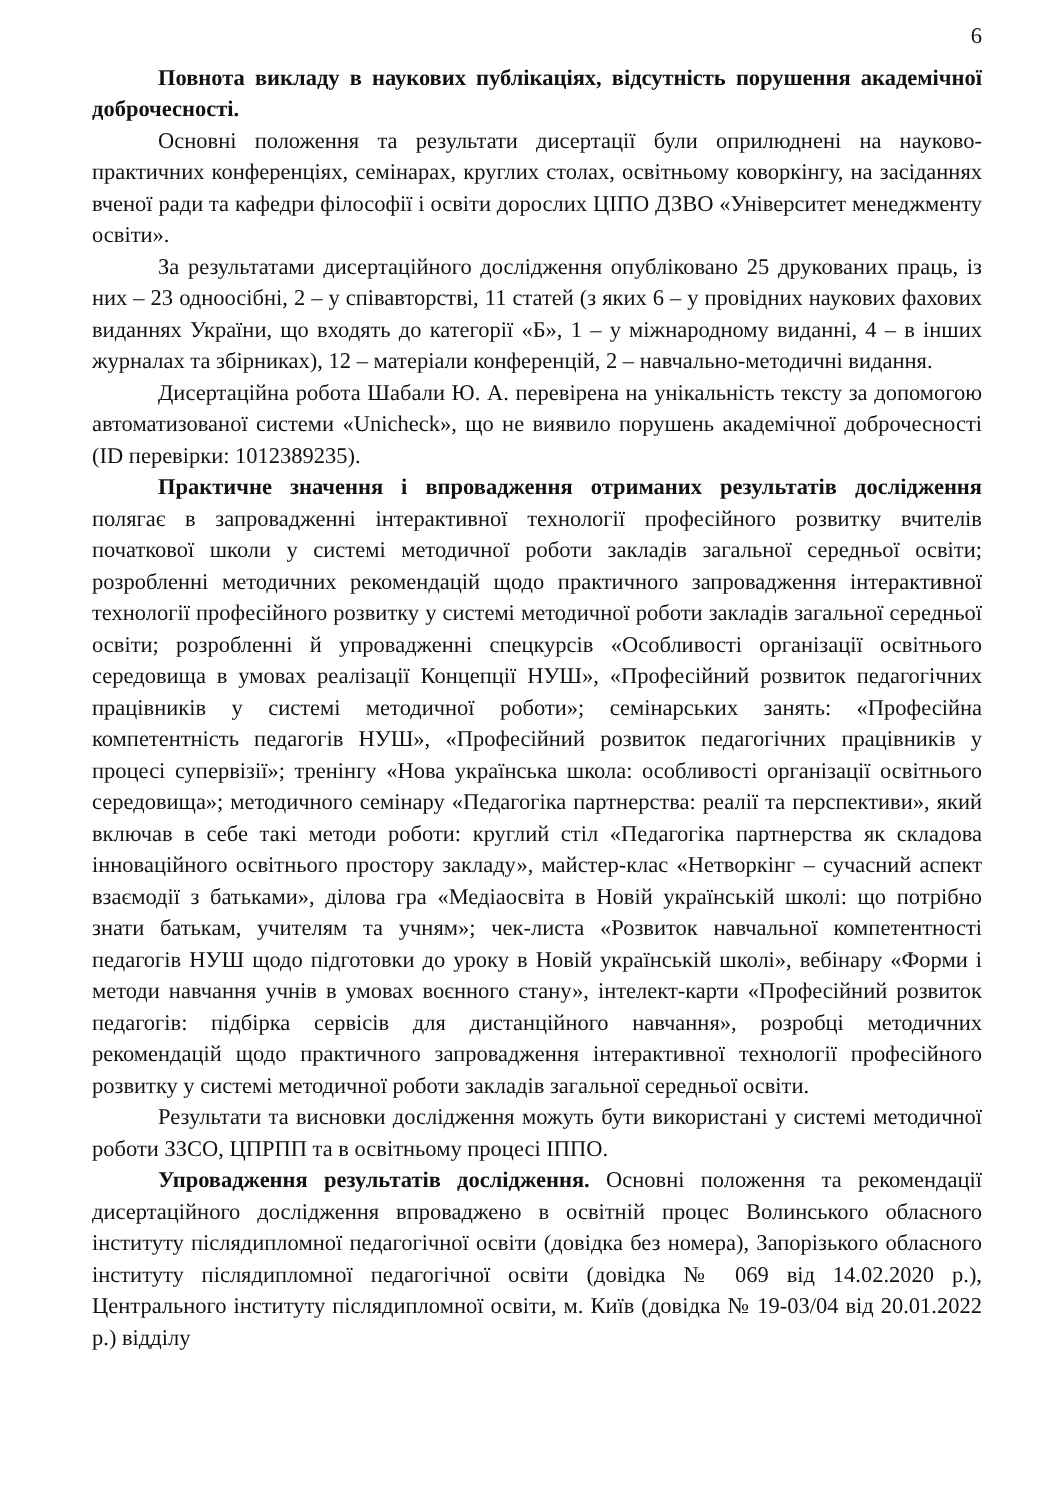6
Повнота викладу в наукових публікаціях, відсутність порушення академічної доброчесності.
Основні положення та результати дисертації були оприлюднені на науково-практичних конференціях, семінарах, круглих столах, освітньому коворкінгу, на засіданнях вченої ради та кафедри філософії і освіти дорослих ЦІПО ДЗВО «Університет менеджменту освіти».
За результатами дисертаційного дослідження опубліковано 25 друкованих праць, із них – 23 одноосібні, 2 – у співавторстві, 11 статей (з яких 6 – у провідних наукових фахових виданнях України, що входять до категорії «Б», 1 – у міжнародному виданні, 4 – в інших журналах та збірниках), 12 – матеріали конференцій, 2 – навчально-методичні видання.
Дисертаційна робота Шабали Ю. А. перевірена на унікальність тексту за допомогою автоматизованої системи «Unicheck», що не виявило порушень академічної доброчесності (ID перевірки: 1012389235).
Практичне значення і впровадження отриманих результатів дослідження полягає в запровадженні інтерактивної технології професійного розвитку вчителів початкової школи у системі методичної роботи закладів загальної середньої освіти; розробленні методичних рекомендацій щодо практичного запровадження інтерактивної технології професійного розвитку у системі методичної роботи закладів загальної середньої освіти; розробленні й упровадженні спецкурсів «Особливості організації освітнього середовища в умовах реалізації Концепції НУШ», «Професійний розвиток педагогічних працівників у системі методичної роботи»; семінарських занять: «Професійна компетентність педагогів НУШ», «Професійний розвиток педагогічних працівників у процесі супервізії»; тренінгу «Нова українська школа: особливості організації освітнього середовища»; методичного семінару «Педагогіка партнерства: реалії та перспективи», який включав в себе такі методи роботи: круглий стіл «Педагогіка партнерства як складова інноваційного освітнього простору закладу», майстер-клас «Нетворкінг – сучасний аспект взаємодії з батьками», ділова гра «Медіаосвіта в Новій українській школі: що потрібно знати батькам, учителям та учням»; чек-листа «Розвиток навчальної компетентності педагогів НУШ щодо підготовки до уроку в Новій українській школі», вебінару «Форми і методи навчання учнів в умовах воєнного стану», інтелект-карти «Професійний розвиток педагогів: підбірка сервісів для дистанційного навчання», розробці методичних рекомендацій щодо практичного запровадження інтерактивної технології професійного розвитку у системі методичної роботи закладів загальної середньої освіти.
Результати та висновки дослідження можуть бути використані у системі методичної роботи ЗЗСО, ЦПРПП та в освітньому процесі ІППО.
Упровадження результатів дослідження. Основні положення та рекомендації дисертаційного дослідження впроваджено в освітній процес Волинського обласного інституту післядипломної педагогічної освіти (довідка без номера), Запорізького обласного інституту післядипломної педагогічної освіти (довідка № 069 від 14.02.2020 р.), Центрального інституту післядипломної освіти, м. Київ (довідка № 19-03/04 від 20.01.2022 р.) відділу